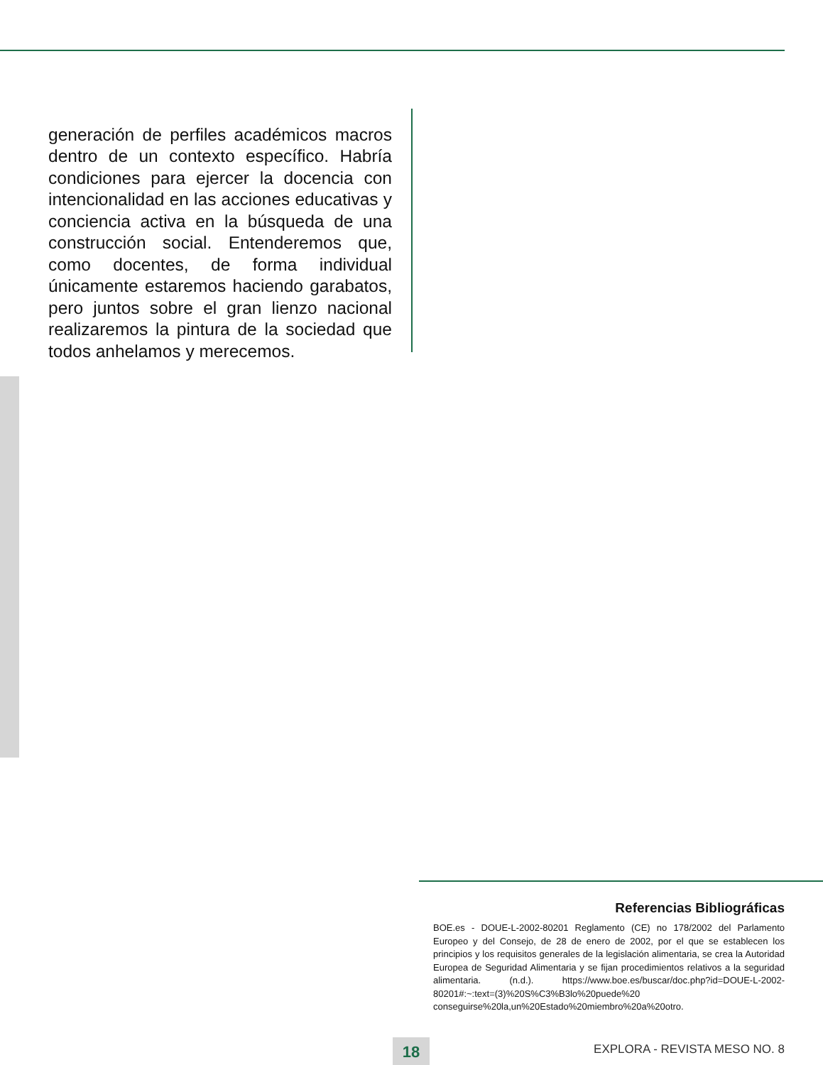generación de perfiles académicos macros dentro de un contexto específico. Habría condiciones para ejercer la docencia con intencionalidad en las acciones educativas y conciencia activa en la búsqueda de una construcción social. Entenderemos que, como docentes, de forma individual únicamente estaremos haciendo garabatos, pero juntos sobre el gran lienzo nacional realizaremos la pintura de la sociedad que todos anhelamos y merecemos.
Referencias Bibliográficas
BOE.es - DOUE-L-2002-80201 Reglamento (CE) no 178/2002 del Parlamento Europeo y del Consejo, de 28 de enero de 2002, por el que se establecen los principios y los requisitos generales de la legislación alimentaria, se crea la Autoridad Europea de Seguridad Alimentaria y se fijan procedimientos relativos a la seguridad alimentaria. (n.d.). https://www.boe.es/buscar/doc.php?id=DOUE-L-2002-80201#:~:text=(3)%20S%C3%B3lo%20puede%20 conseguirse%20la,un%20Estado%20miembro%20a%20otro.
18 EXPLORA - REVISTA MESO NO. 8